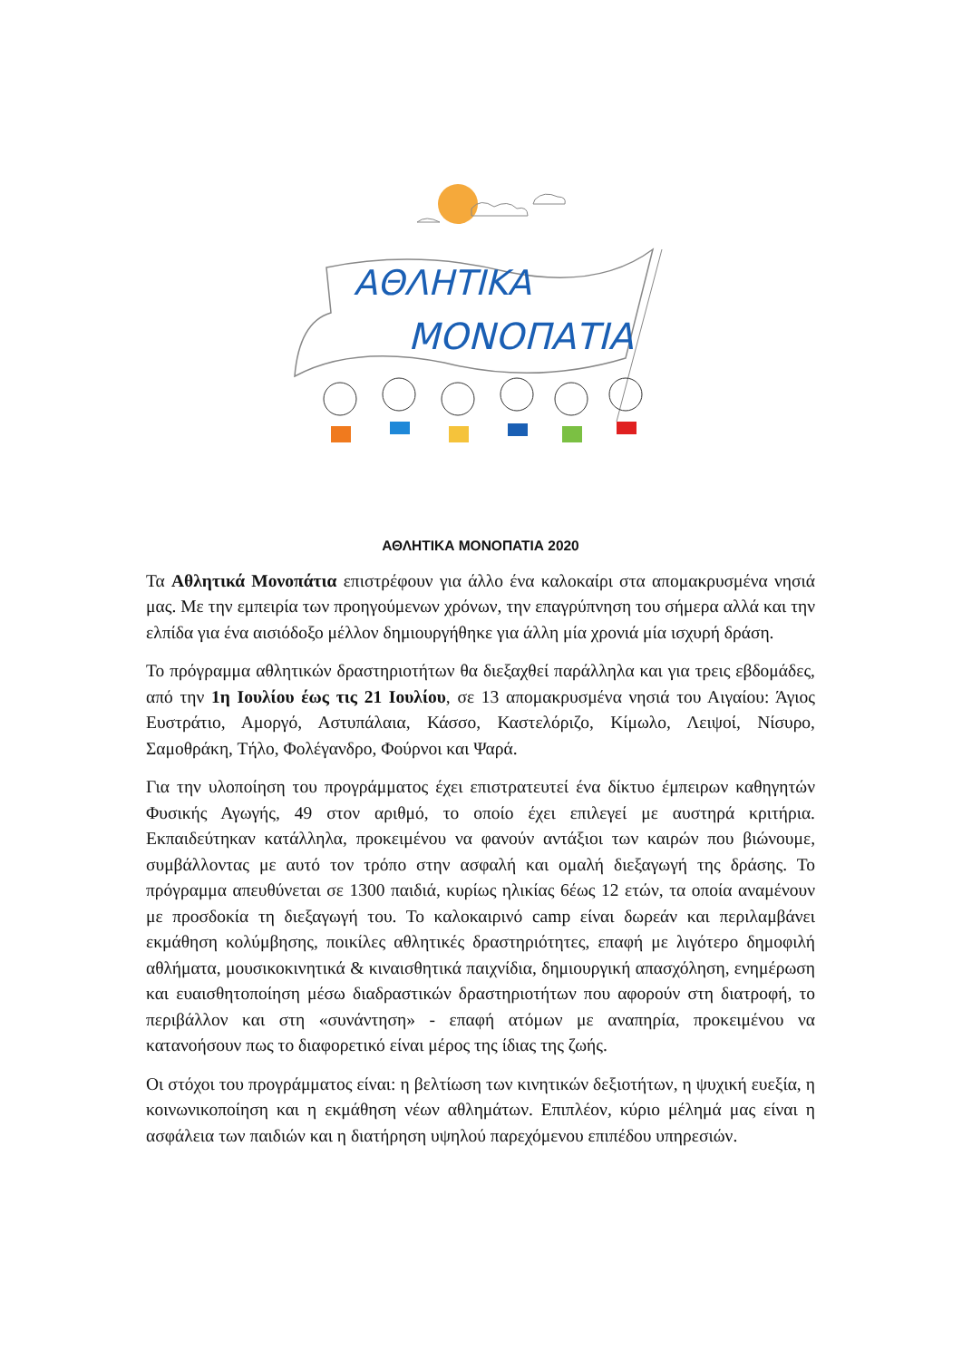ΑΘΛΗΤΙΚΑ
ΜΟΝΟΠΑΤΙΑ
ΑΘΛΗΤΙΚΑ ΜΟΝΟΠΑΤΙΑ 2020
Τα Αθλητικά Μονοπάτια επιστρέφουν για άλλο ένα καλοκαίρι στα απομακρυσμένα νησιά μας. Με την εμπειρία των προηγούμενων χρόνων, την επαγρύπνηση του σήμερα αλλά και την ελπίδα για ένα αισιόδοξο μέλλον δημιουργήθηκε για άλλη μία χρονιά μία ισχυρή δράση.
Το πρόγραμμα αθλητικών δραστηριοτήτων θα διεξαχθεί παράλληλα και για τρεις εβδομάδες, από την 1η Ιουλίου έως τις 21 Ιουλίου, σε 13 απομακρυσμένα νησιά του Αιγαίου: Άγιος Ευστράτιο, Αμοργό, Αστυπάλαια, Κάσσο, Καστελόριζο, Κίμωλο, Λειψοί, Νίσυρο, Σαμοθράκη, Τήλο, Φολέγανδρο, Φούρνοι και Ψαρά.
Για την υλοποίηση του προγράμματος έχει επιστρατευτεί ένα δίκτυο έμπειρων καθηγητών Φυσικής Αγωγής, 49 στον αριθμό, το οποίο έχει επιλεγεί με αυστηρά κριτήρια. Εκπαιδεύτηκαν κατάλληλα, προκειμένου να φανούν αντάξιοι των καιρών που βιώνουμε, συμβάλλοντας με αυτό τον τρόπο στην ασφαλή και ομαλή διεξαγωγή της δράσης. Το πρόγραμμα απευθύνεται σε 1300 παιδιά, κυρίως ηλικίας 6έως 12 ετών, τα οποία αναμένουν με προσδοκία τη διεξαγωγή του. Το καλοκαιρινό camp είναι δωρεάν και περιλαμβάνει εκμάθηση κολύμβησης, ποικίλες αθλητικές δραστηριότητες, επαφή με λιγότερο δημοφιλή αθλήματα, μουσικοκινητικά & κιναισθητικά παιχνίδια, δημιουργική απασχόληση, ενημέρωση και ευαισθητοποίηση μέσω διαδραστικών δραστηριοτήτων που αφορούν στη διατροφή, το περιβάλλον και στη «συνάντηση» - επαφή ατόμων με αναπηρία, προκειμένου να κατανοήσουν πως το διαφορετικό είναι μέρος της ίδιας της ζωής.
Οι στόχοι του προγράμματος είναι: η βελτίωση των κινητικών δεξιοτήτων, η ψυχική ευεξία, η κοινωνικοποίηση και η εκμάθηση νέων αθλημάτων. Επιπλέον, κύριο μέλημά μας είναι η ασφάλεια των παιδιών και η διατήρηση υψηλού παρεχόμενου επιπέδου υπηρεσιών.